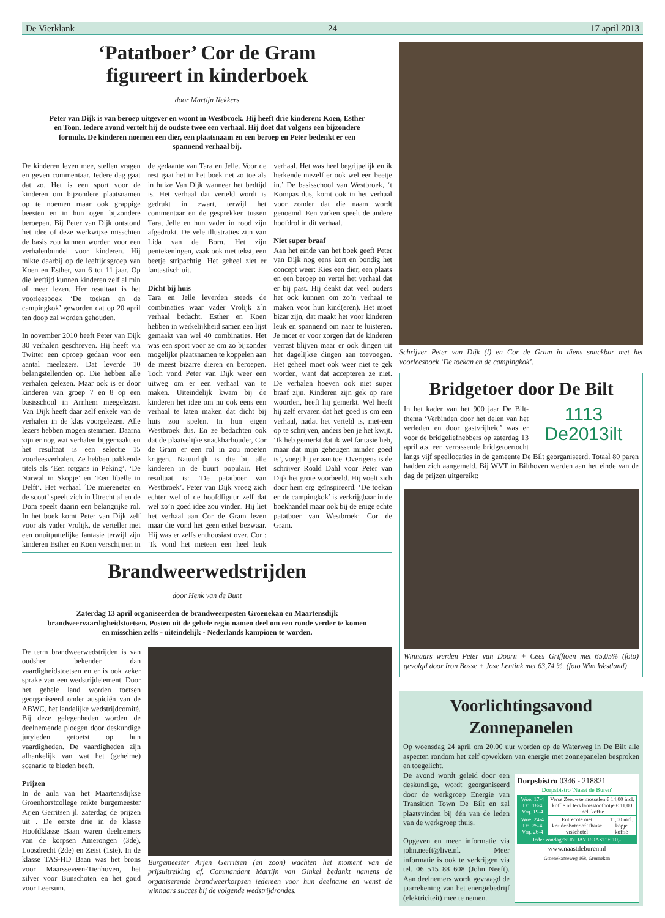De Vierklank 24 17 april 2013
‘Patatboer’ Cor de Gram
figureert in kinderboek
door Martijn Nekkers
Peter van Dijk is van beroep uitgever en woont in Westbroek. Hij heeft drie kinderen: Koen, Esther en Toon. Iedere avond vertelt hij de oudste twee een verhaal. Hij doet dat volgens een bijzondere formule. De kinderen noemen een dier, een plaatsnaam en een beroep en Peter bedenkt er een spannend verhaal bij.
De kinderen leven mee, stellen vragen en geven commentaar. Iedere dag gaat dat zo. Het is een sport voor de kinderen om bijzondere plaatsnamen op te noemen maar ook grappige beesten en in hun ogen bijzondere beroepen. Bij Peter van Dijk ontstond het idee of deze werkwijze misschien de basis zou kunnen worden voor een verhalenbundel voor kinderen. Hij mikte daarbij op de leeftijdsgroep van Koen en Esther, van 6 tot 11 jaar. Op die leeftijd kunnen kinderen zelf al min of meer lezen. Her resultaat is het voorleesboek ‘De toekan en de campingkok’ geworden dat op 20 april ten doop zal worden gehouden.
In november 2010 heeft Peter van Dijk 30 verhalen geschreven. Hij heeft via Twitter een oproep gedaan voor een aantal meelezers. Dat leverde 10 belangstellenden op. Die hebben alle verhalen gelezen. Maar ook is er door kinderen van groep 7 en 8 op een basisschool in Arnhem meegelezen. Van Dijk heeft daar zelf enkele van de verhalen in de klas voorgelezen. Alle lezers hebben mogen stemmen. Daarna zijn er nog wat verhalen bijgemaakt en het resultaat is een selectie 15 voorleesverhalen. Ze hebben pakkende titels als ’Een rotgans in Peking’, ‘De Narwal in Skopje’ en ‘Een libelle in Delft’. Het verhaal ´De miereneter en de scout’ speelt zich in Utrecht af en de Dom speelt daarin een belangrijke rol. In het boek komt Peter van Dijk zelf voor als vader Vrolijk, de verteller met een onuitputtelijke fantasie terwijl zijn kinderen Esther en Koen verschijnen in de gedaante van Tara en Jelle. Voor de rest gaat het in het boek net zo toe als in huize Van Dijk wanneer het bedtijd is. Het verhaal dat verteld wordt is gedrukt in zwart, terwijl het commentaar en de gesprekken tussen Tara, Jelle en hun vader in rood zijn afgedrukt. De vele illustraties zijn van Lida van de Born. Het zijn pentekeningen, vaak ook met tekst, een beetje stripachtig. Het geheel ziet er fantastisch uit.
Dicht bij huis
Tara en Jelle leverden steeds de combinaties waar vader Vrolijk z´n verhaal bedacht. Esther en Koen hebben in werkelijkheid samen een lijst gemaakt van wel 40 combinaties. Het was een sport voor ze om zo bijzonder mogelijke plaatsnamen te koppelen aan de meest bizarre dieren en beroepen. Toch vond Peter van Dijk weer een uitweg om er een verhaal van te maken. Uiteindelijk kwam bij de kinderen het idee om nu ook eens een verhaal te laten maken dat dicht bij huis zou spelen. In hun eigen Westbroek dus. En ze bedachten ook dat de plaatselijke snackbarhouder, Cor de Gram er een rol in zou moeten krijgen. Natuurlijk is die bij alle kinderen in de buurt populair. Het resultaat is: ‘De patatboer van Westbroek’. Peter van Dijk vroeg zich echter wel of de hoofdfiguur zelf dat wel zo’n goed idee zou vinden. Hij liet het verhaal aan Cor de Gram lezen maar die vond het geen enkel bezwaar. Hij was er zelfs enthousiast over. Cor : ‘Ik vond het meteen een heel leuk verhaal. Het was heel begrijpelijk en ik herkende mezelf er ook wel een beetje in.’ De basisschool van Westbroek, ‘t Kompas dus, komt ook in het verhaal voor zonder dat die naam wordt genoemd. Een varken speelt de andere hoofdrol in dit verhaal.
Niet super braaf
Aan het einde van het boek geeft Peter van Dijk nog eens kort en bondig het concept weer: Kies een dier, een plaats en een beroep en vertel het verhaal dat er bij past. Hij denkt dat veel ouders het ook kunnen om zo’n verhaal te maken voor hun kind(eren). Het moet bizar zijn, dat maakt het voor kinderen leuk en spannend om naar te luisteren. Je moet er voor zorgen dat de kinderen verrast blijven maar er ook dingen uit het dagelijkse dingen aan toevoegen. Het geheel moet ook weer niet te gek worden, want dat accepteren ze niet. De verhalen hoeven ook niet super braaf zijn. Kinderen zijn gek op rare woorden, heeft hij gemerkt. Wel heeft hij zelf ervaren dat het goed is om een verhaal, nadat het verteld is, met-een op te schrijven, anders ben je het kwijt. ‘Ik heb gemerkt dat ik wel fantasie heb, maar dat mijn geheugen minder goed is’, voegt hij er aan toe. Overigens is de schrijver Roald Dahl voor Peter van Dijk het grote voorbeeld. Hij voelt zich door hem erg geïnspireerd. ‘De toekan en de campingkok’ is verkrijgbaar in de boekhandel maar ook bij de enige echte patatboer van Westbroek: Cor de Gram.
Brandweerwedstrijden
door Henk van de Bunt
Zaterdag 13 april organiseerden de brandweerposten Groenekan en Maartensdijk brandweervaardigheidstoetsen. Posten uit de gehele regio namen deel om een ronde verder te komen en misschien zelfs - uiteindelijk - Nederlands kampioen te worden.
De term brandweerwedstrijden is van oudsher bekender dan vaardigheidstoetsen en er is ook zeker sprake van een wedstrijdelement. Door het gehele land worden toetsen georganiseerd onder auspiciën van de ABWC, het landelijke wedstrijdcomité. Bij deze gelegenheden worden de deelnemende ploegen door deskundige juryleden getoetst op hun vaardigheden. De vaardigheden zijn afhankelijk van wat het (geheime) scenario te bieden heeft.
Prijzen
In de aula van het Maartensdijkse Groenhorstcollege reikte burgemeester Arjen Gerritsen jl. zaterdag de prijzen uit . De eerste drie in de klasse Hoofdklasse Baan waren deelnemers van de korpsen Amerongen (3de), Loosdrecht (2de) en Zeist (1ste). In de klasse TAS-HD Baan was het brons voor Maarsseveen-Tienhoven, het zilver voor Bunschoten en het goud voor Leersum.
Burgemeester Arjen Gerritsen (en zoon) wachten het moment van de prijsuitreiking af. Commandant Martijn van Ginkel bedankt namens de organiserende brandweerkorpsen iedereen voor hun deelname en wenst de winnaars succes bij de volgende wedstrijdrondes.
Schrijver Peter van Dijk (l) en Cor de Gram in diens snackbar met het voorleesboek ‘De toekan en de campingkok’.
Bridgetoer door De Bilt
1113
De2013ilt
In het kader van het 900 jaar De Bilt-thema ‘Verbinden door het delen van het verleden en door gastvrijheid’ was er voor de bridgeliefhebbers op zaterdag 13 april a.s. een verrassende bridgetoertocht langs vijf speellocaties in de gemeente De Bilt georganiseerd. Totaal 80 paren hadden zich aangemeld. Bij WVT in Bilthoven werden aan het einde van de dag de prijzen uitgereikt:
Winnaars werden Peter van Doorn + Cees Griffioen met 65,05% (foto) gevolgd door Iron Bosse + Jose Lentink met 63,74 %. (foto Wim Westland)
Voorlichtingsavond
Zonnepanelen
Op woensdag 24 april om 20.00 uur worden op de Waterweg in De Bilt alle aspecten rondom het zelf opwekken van energie met zonnepanelen besproken en toegelicht.
De avond wordt geleid door een deskundige, wordt georganiseerd door de werkgroep Energie van Transition Town De Bilt en zal plaatsvinden bij één van de leden van de werkgroep thuis.
Opgeven en meer informatie via john.neeft@live.nl. Meer informatie is ook te verkrijgen via tel. 06 515 88 608 (John Neeft). Aan deelnemers wordt gevraagd de jaarrekening van het energiebedrijf (elektriciteit) mee te nemen.
Dorpsbistro 0346 - 218821
Dorpsbistro 'Naast de Buren'
| Woe. 17-4 Do. 18-4 Vrij. 19-4 | Verse Zeeuwse mosselen € 14,00 incl. koffie of Iers lamsstoofpotje € 11,00 incl. koffie | |
| Woe. 24-4 Do. 25-4 Vrij. 26-4 | Entrecote met kruidenboter of Thaise visschotel | 11,00 incl. kopje koffie |
| Ieder zondag:'SUNDAY ROAST' € 10,- | | |
www.naastdeburen.nl
Groenekanseweg 168, Groenekan